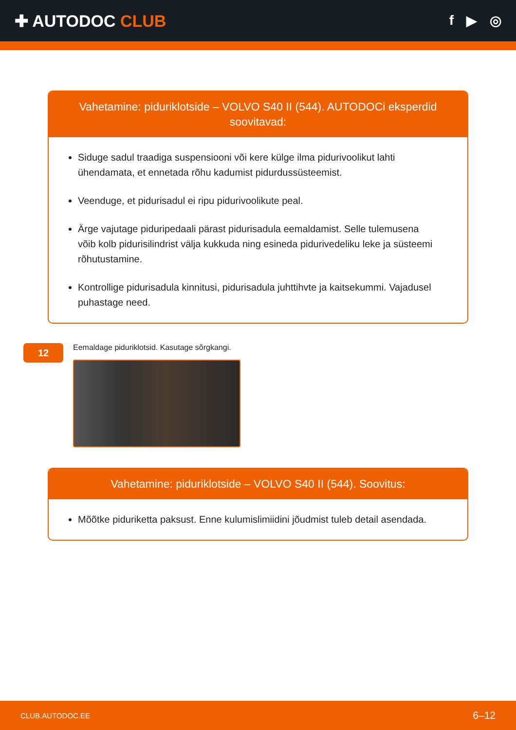✚ AUTODOC CLUB
f ▶ ◎
Vahetamine: piduriklotside – VOLVO S40 II (544). AUTODOCi eksperdid soovitavad:
Siduge sadul traadiga suspensiooni või kere külge ilma pidurivoolikut lahti ühendamata, et ennetada rõhu kadumist pidurdussüsteemist.
Veenduge, et pidurisadul ei ripu pidurivoolikute peal.
Ärge vajutage piduripedaali pärast pidurisadula eemaldamist. Selle tulemusena võib kolb pidurisilindrist välja kukkuda ning esineda pidurivedeliku leke ja süsteemi rõhutustamine.
Kontrollige pidurisadula kinnitusi, pidurisadula juhttihvte ja kaitsekummi. Vajadusel puhastage need.
12
Eemaldage piduriklotsid. Kasutage sõrgkangi.
Vahetamine: piduriklotside – VOLVO S40 II (544). Soovitus:
Mõõtke piduriketta paksust. Enne kulumislimiidini jõudmist tuleb detail asendada.
CLUB.AUTODOC.EE 6–12